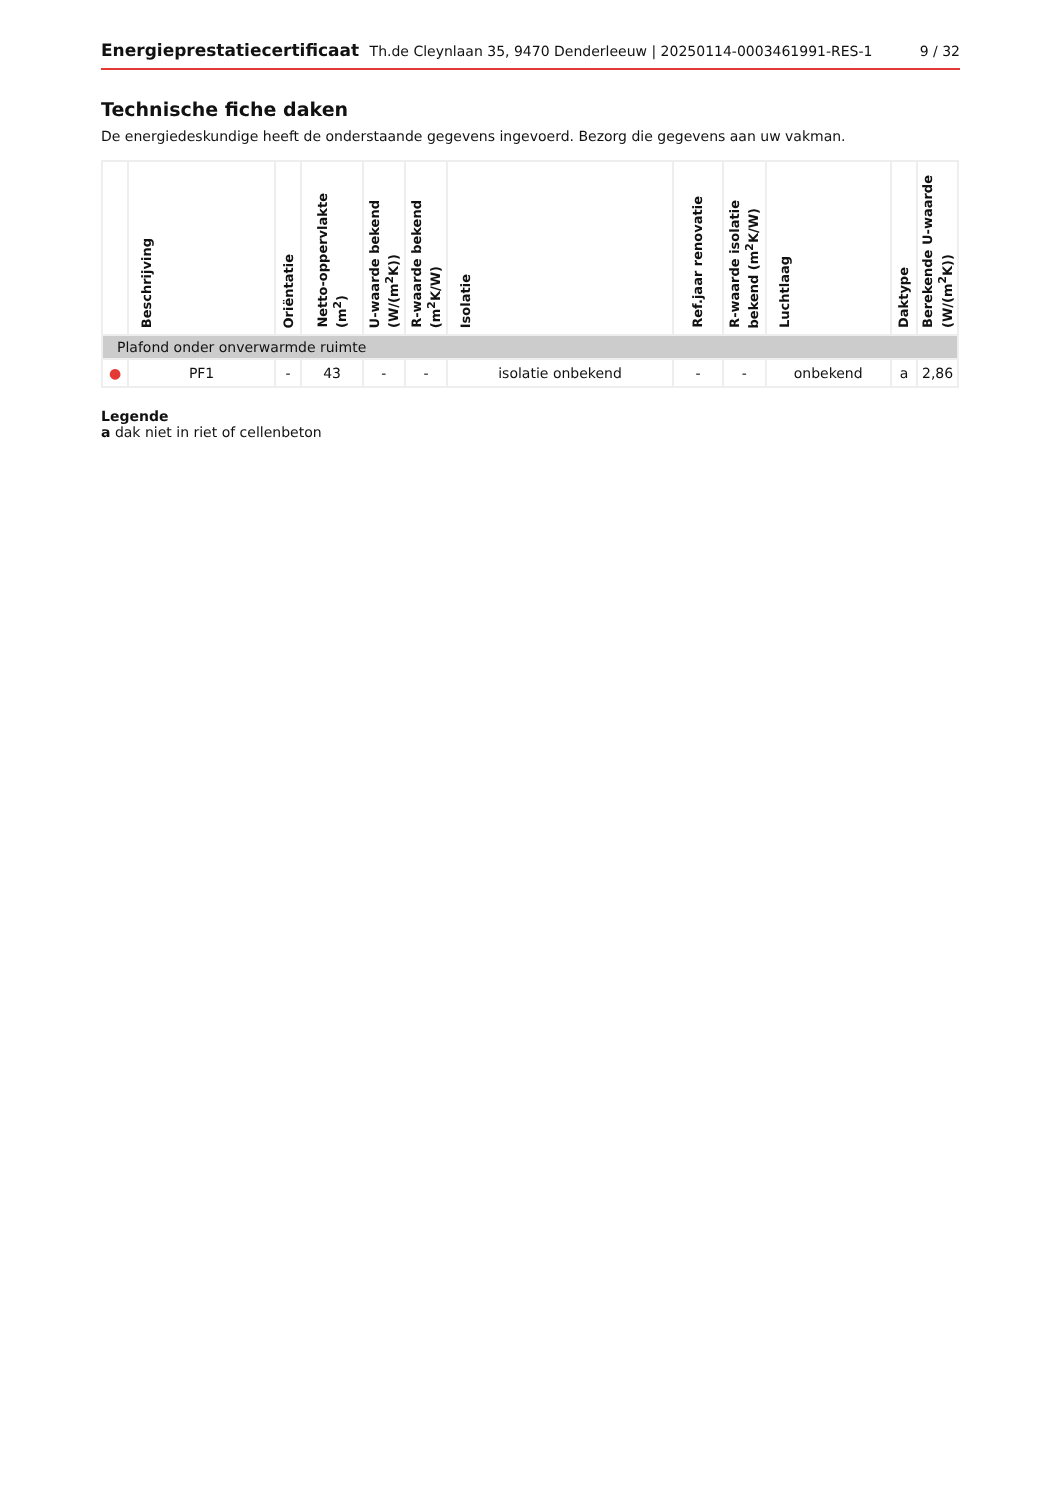Energieprestatiecertificaat Th.de Cleynlaan 35, 9470 Denderleeuw | 20250114-0003461991-RES-1 9 / 32
Technische fiche daken
De energiedeskundige heeft de onderstaande gegevens ingevoerd. Bezorg die gegevens aan uw vakman.
| | Beschrijving | Oriëntatie | Netto-oppervlakte (m<sup>2</sup>) | U-waarde bekend (W/(m<sup>2</sup>K)) | R-waarde bekend (m<sup>2</sup>K/W) | Isolatie | Ref.jaar renovatie | R-waarde isolatie bekend (m<sup>2</sup>K/W) | Luchtlaag | Daktype | Berekende U-waarde (W/(m<sup>2</sup>K)) |
| --- | --- | --- | --- | --- | --- | --- | --- | --- | --- | --- | --- |
| Plafond onder onverwarmde ruimte | | | | | | | | | | | |
| ● | PF1 | - | 43 | - | - | isolatie onbekend | - | - | onbekend | a | 2,86 |
Legende
a dak niet in riet of cellenbeton